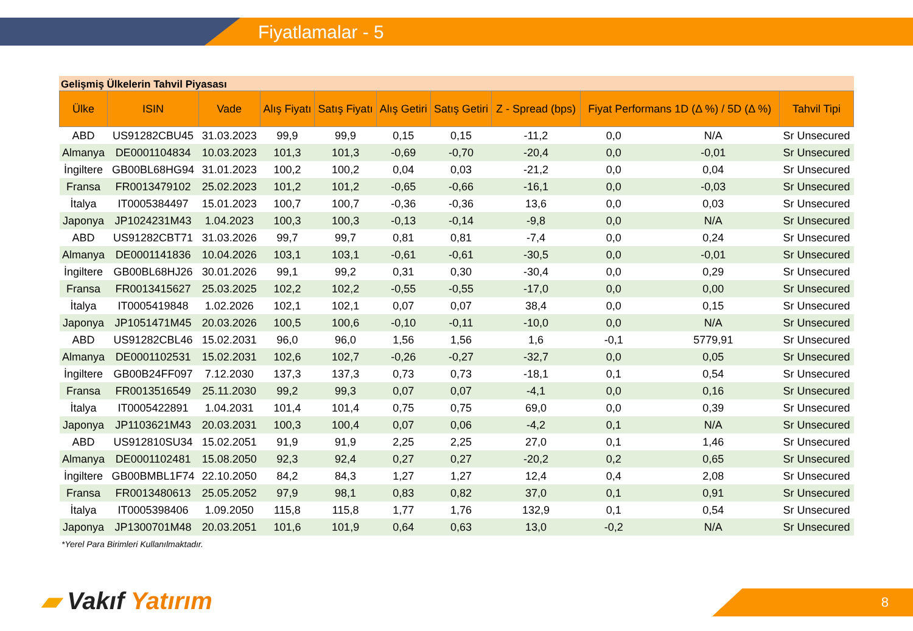Fiyatlamalar - 5
Gelişmiş Ülkelerin Tahvil Piyasası
| Ülke | ISIN | Vade | Alış Fiyatı | Satış Fiyatı | Alış Getiri | Satış Getiri | Z - Spread (bps) | Fiyat Performans 1D (Δ %) / 5D (Δ %) | | Tahvil Tipi |
| --- | --- | --- | --- | --- | --- | --- | --- | --- | --- | --- |
| ABD | US91282CBU45 | 31.03.2023 | 99,9 | 99,9 | 0,15 | 0,15 | -11,2 | 0,0 | N/A | Sr Unsecured |
| Almanya | DE0001104834 | 10.03.2023 | 101,3 | 101,3 | -0,69 | -0,70 | -20,4 | 0,0 | -0,01 | Sr Unsecured |
| İngiltere | GB00BL68HG94 | 31.01.2023 | 100,2 | 100,2 | 0,04 | 0,03 | -21,2 | 0,0 | 0,04 | Sr Unsecured |
| Fransa | FR0013479102 | 25.02.2023 | 101,2 | 101,2 | -0,65 | -0,66 | -16,1 | 0,0 | -0,03 | Sr Unsecured |
| İtalya | IT0005384497 | 15.01.2023 | 100,7 | 100,7 | -0,36 | -0,36 | 13,6 | 0,0 | 0,03 | Sr Unsecured |
| Japonya | JP1024231M43 | 1.04.2023 | 100,3 | 100,3 | -0,13 | -0,14 | -9,8 | 0,0 | N/A | Sr Unsecured |
| ABD | US91282CBT71 | 31.03.2026 | 99,7 | 99,7 | 0,81 | 0,81 | -7,4 | 0,0 | 0,24 | Sr Unsecured |
| Almanya | DE0001141836 | 10.04.2026 | 103,1 | 103,1 | -0,61 | -0,61 | -30,5 | 0,0 | -0,01 | Sr Unsecured |
| İngiltere | GB00BL68HJ26 | 30.01.2026 | 99,1 | 99,2 | 0,31 | 0,30 | -30,4 | 0,0 | 0,29 | Sr Unsecured |
| Fransa | FR0013415627 | 25.03.2025 | 102,2 | 102,2 | -0,55 | -0,55 | -17,0 | 0,0 | 0,00 | Sr Unsecured |
| İtalya | IT0005419848 | 1.02.2026 | 102,1 | 102,1 | 0,07 | 0,07 | 38,4 | 0,0 | 0,15 | Sr Unsecured |
| Japonya | JP1051471M45 | 20.03.2026 | 100,5 | 100,6 | -0,10 | -0,11 | -10,0 | 0,0 | N/A | Sr Unsecured |
| ABD | US91282CBL46 | 15.02.2031 | 96,0 | 96,0 | 1,56 | 1,56 | 1,6 | -0,1 | 5779,91 | Sr Unsecured |
| Almanya | DE0001102531 | 15.02.2031 | 102,6 | 102,7 | -0,26 | -0,27 | -32,7 | 0,0 | 0,05 | Sr Unsecured |
| İngiltere | GB00B24FF097 | 7.12.2030 | 137,3 | 137,3 | 0,73 | 0,73 | -18,1 | 0,1 | 0,54 | Sr Unsecured |
| Fransa | FR0013516549 | 25.11.2030 | 99,2 | 99,3 | 0,07 | 0,07 | -4,1 | 0,0 | 0,16 | Sr Unsecured |
| İtalya | IT0005422891 | 1.04.2031 | 101,4 | 101,4 | 0,75 | 0,75 | 69,0 | 0,0 | 0,39 | Sr Unsecured |
| Japonya | JP1103621M43 | 20.03.2031 | 100,3 | 100,4 | 0,07 | 0,06 | -4,2 | 0,1 | N/A | Sr Unsecured |
| ABD | US912810SU34 | 15.02.2051 | 91,9 | 91,9 | 2,25 | 2,25 | 27,0 | 0,1 | 1,46 | Sr Unsecured |
| Almanya | DE0001102481 | 15.08.2050 | 92,3 | 92,4 | 0,27 | 0,27 | -20,2 | 0,2 | 0,65 | Sr Unsecured |
| İngiltere | GB00BMBL1F74 | 22.10.2050 | 84,2 | 84,3 | 1,27 | 1,27 | 12,4 | 0,4 | 2,08 | Sr Unsecured |
| Fransa | FR0013480613 | 25.05.2052 | 97,9 | 98,1 | 0,83 | 0,82 | 37,0 | 0,1 | 0,91 | Sr Unsecured |
| İtalya | IT0005398406 | 1.09.2050 | 115,8 | 115,8 | 1,77 | 1,76 | 132,9 | 0,1 | 0,54 | Sr Unsecured |
| Japonya | JP1300701M48 | 20.03.2051 | 101,6 | 101,9 | 0,64 | 0,63 | 13,0 | -0,2 | N/A | Sr Unsecured |
*Yerel Para Birimleri Kullanılmaktadır.
▰ Vakıf Yatırım 8